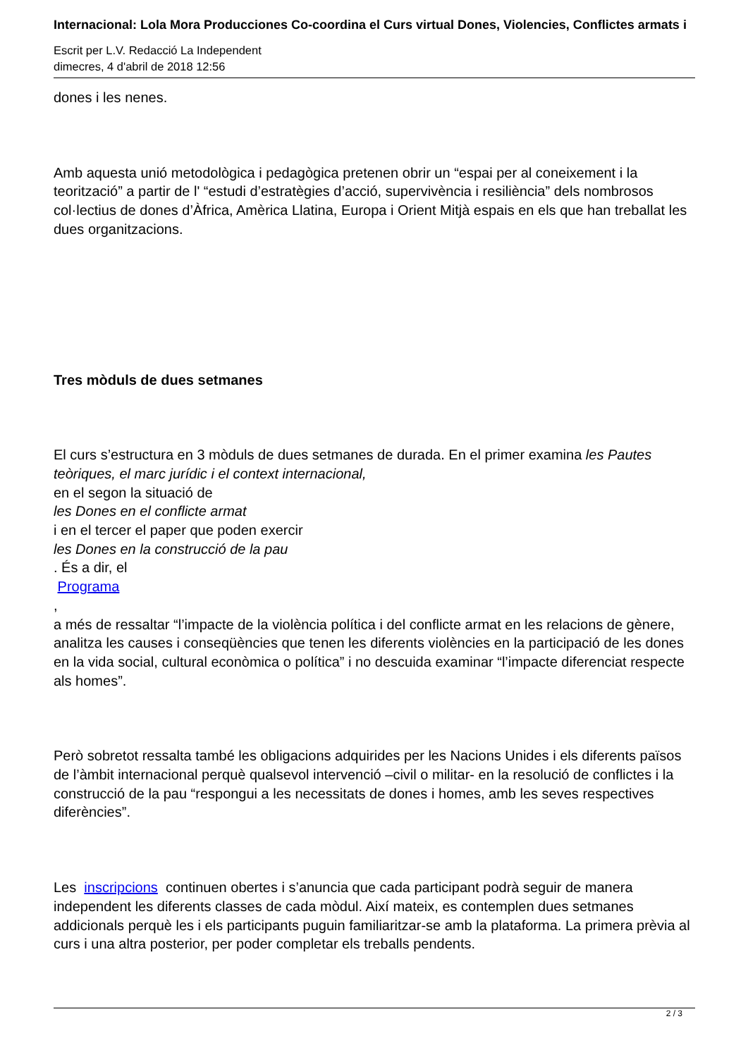Internacional: Lola Mora Producciones Co-coordina el Curs virtual Dones, Violencies, Conflictes armats i
Escrit per L.V. Redacció La Independent
dimecres, 4 d'abril de 2018 12:56
dones i les nenes.
Amb aquesta unió metodològica i pedagògica pretenen obrir un “espai per al coneixement i la teorització” a partir de l' “estudi d’estratègies d’acció, supervivència i resiliència” dels nombrosos col·lectius de dones d’Àfrica, Amèrica Llatina, Europa i Orient Mitjà espais en els que han treballat les dues organitzacions.
Tres mòduls de dues setmanes
El curs s’estructura en 3 mòduls de dues setmanes de durada. En el primer examina les Pautes teòriques, el marc jurídic i el context internacional,
en el segon la situació de
les Dones en el conflicte armat
i en el tercer el paper que poden exercir
les Dones en la construcció de la pau
. És a dir, el
Programa
,
a més de ressaltar “l’impacte de la violència política i del conflicte armat en les relacions de gènere, analitza les causes i conseqüències que tenen les diferents violències en la participació de les dones en la vida social, cultural econòmica o política” i no descuida examinar “l’impacte diferenciat respecte als homes”.
Però sobretot ressalta també les obligacions adquirides per les Nacions Unides i els diferents països de l’àmbit internacional perquè qualsevol intervenció –civil o militar- en la resolució de conflictes i la construcció de la pau “respongui a les necessitats de dones i homes, amb les seves respectives diferències”.
Les inscripcions continuen obertes i s’anuncia que cada participant podrà seguir de manera independent les diferents classes de cada mòdul. Així mateix, es contemplen dues setmanes addicionals perquè les i els participants puguin familiaritzar-se amb la plataforma. La primera prèvia al curs i una altra posterior, per poder completar els treballs pendents.
2 / 3